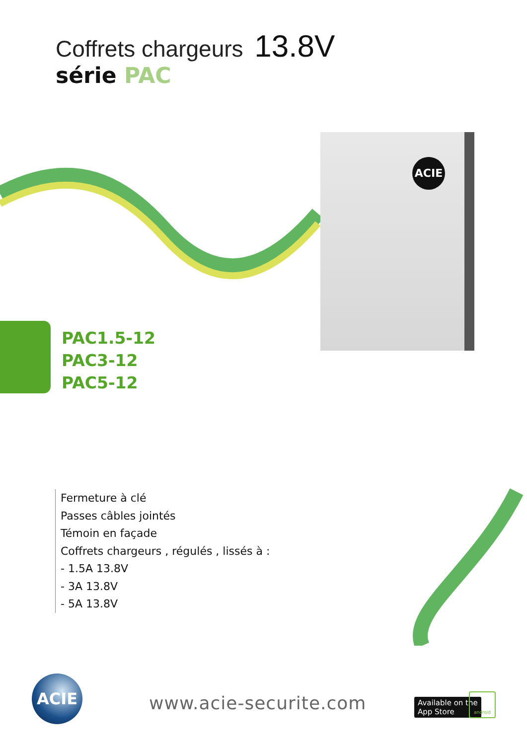Coffrets chargeurs 13.8V
série PAC
ACIE
PAC1.5-12
PAC3-12
PAC5-12
Fermeture à clé
Passes câbles jointés
Témoin en façade
Coffrets chargeurs , régulés , lissés à :
- 1.5A 13.8V
- 3A 13.8V
- 5A 13.8V
ACIE
www.acie-securite.com
Available on the
App Store
android